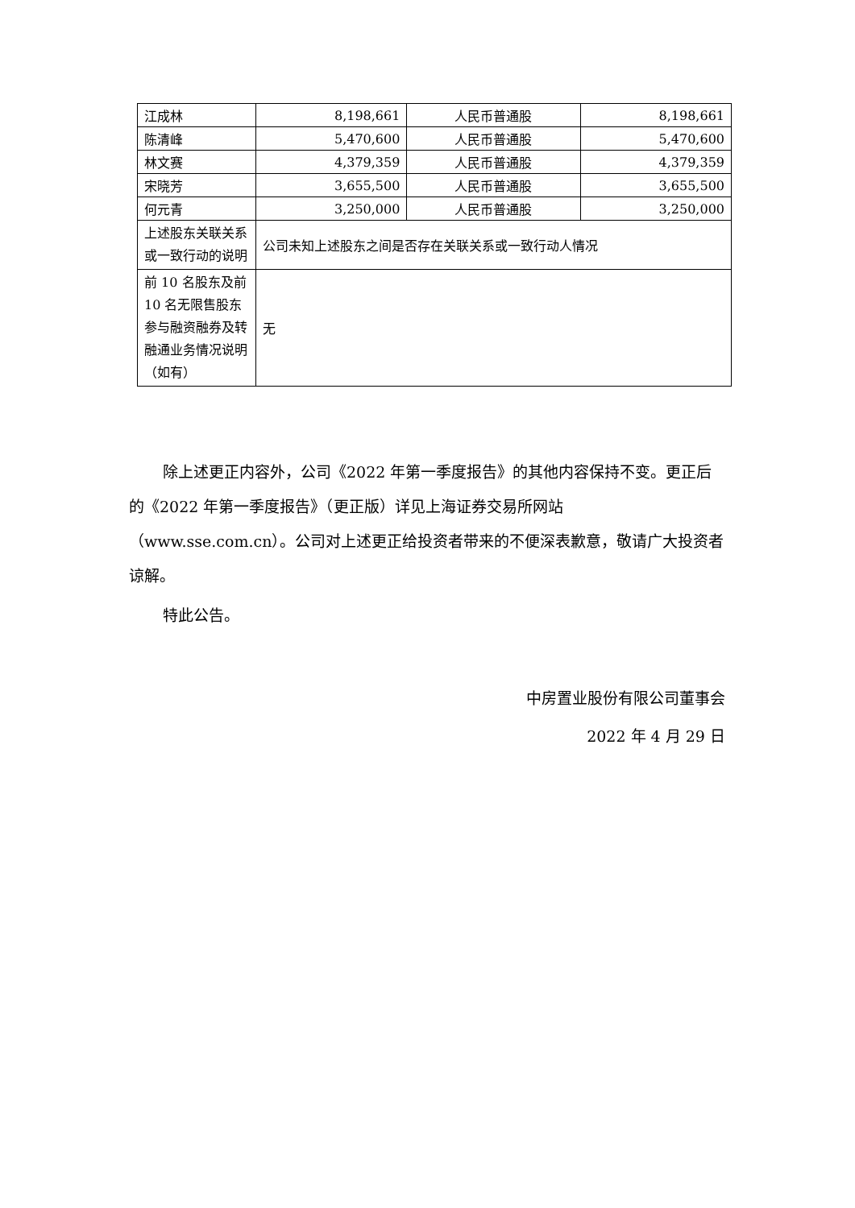| 江成林 | 8,198,661 | 人民币普通股 | 8,198,661 |
| 陈清峰 | 5,470,600 | 人民币普通股 | 5,470,600 |
| 林文赛 | 4,379,359 | 人民币普通股 | 4,379,359 |
| 宋晓芳 | 3,655,500 | 人民币普通股 | 3,655,500 |
| 何元青 | 3,250,000 | 人民币普通股 | 3,250,000 |
| 上述股东关联关系或一致行动的说明 | 公司未知上述股东之间是否存在关联关系或一致行动人情况 | | |
| 前 10 名股东及前 10 名无限售股东参与融资融券及转融通业务情况说明（如有） | 无 | | |
除上述更正内容外，公司《2022 年第一季度报告》的其他内容保持不变。更正后的《2022 年第一季度报告》（更正版）详见上海证券交易所网站（www.sse.com.cn）。公司对上述更正给投资者带来的不便深表歉意，敬请广大投资者谅解。
特此公告。
中房置业股份有限公司董事会
2022 年 4 月 29 日